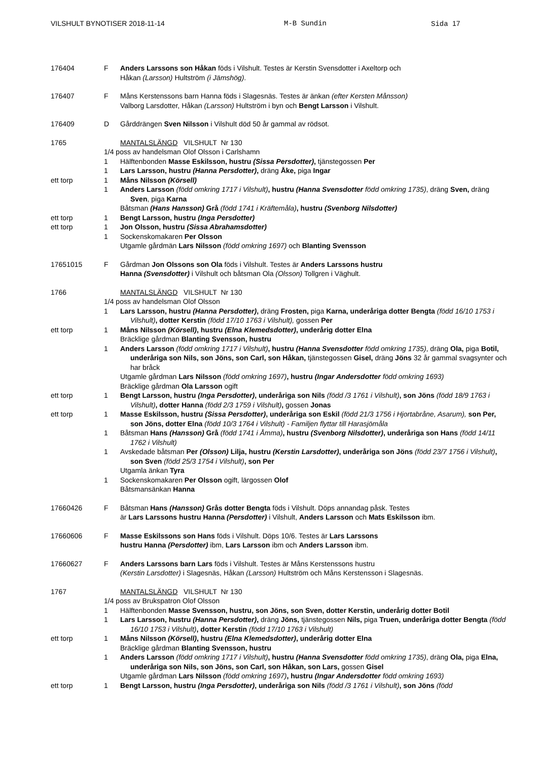VILSHULT BYNOTISER 2018-11-14 M-B Sundin Sida 17
176404 F Anders Larssons son Håkan föds i Vilshult. Testes är Kerstin Svensdotter i Axeltorp och
Håkan (Larsson) Hultström (i Jämshög).
176407 F Måns Kerstenssons barn Hanna föds i Slagesnäs. Testes är änkan (efter Kersten Månsson)
Valborg Larsdotter, Håkan (Larsson) Hultström i byn och Bengt Larsson i Vilshult.
176409 D Gårddrängen Sven Nilsson i Vilshult död 50 år gammal av rödsot.
1765 MANTALSLÄNGD VILSHULT Nr 130
1/4 poss av handelsman Olof Olsson i Carlshamn
1 Hälftenbonden Masse Eskilsson, hustru (Sissa Persdotter), tjänstegossen Per
1 Lars Larsson, hustru (Hanna Persdotter), dräng Åke, piga Ingar
ett torp 1 Måns Nilsson (Körsell)
1 Anders Larsson (född omkring 1717 i Vilshult), hustru (Hanna Svensdotter född omkring 1735), dräng Sven, dräng Sven, piga Karna
Båtsman (Hans Hansson) Grå (född 1741 i Kräftemåla), hustru (Svenborg Nilsdotter)
ett torp 1 Bengt Larsson, hustru (Inga Persdotter)
ett torp 1 Jon Olsson, hustru (Sissa Abrahamsdotter)
1 Sockenskomakaren Per Olsson
Utgamle gårdmän Lars Nilsson (född omkring 1697) och Blanting Svensson
17651015 F Gårdman Jon Olssons son Ola föds i Vilshult. Testes är Anders Larssons hustru
Hanna (Svensdotter) i Vilshult och båtsman Ola (Olsson) Tollgren i Väghult.
1766 MANTALSLÄNGD VILSHULT Nr 130
1/4 poss av handelsman Olof Olsson
1 Lars Larsson, hustru (Hanna Persdotter), dräng Frosten, piga Karna, underåriga dotter Bengta (född 16/10 1753 i Vilshult), dotter Kerstin (född 17/10 1763 i Vilshult), gossen Per
ett torp 1 Måns Nilsson (Körsell), hustru (Elna Klemedsdotter), underårig dotter Elna
Bräcklige gårdman Blanting Svensson, hustru
1 Anders Larsson (född omkring 1717 i Vilshult), hustru (Hanna Svensdotter född omkring 1735), dräng Ola, piga Botil, underåriga son Nils, son Jöns, son Carl, son Håkan, tjänstegossen Gisel, dräng Jöns 32 år gammal svagsynter och har bråck
Utgamle gårdman Lars Nilsson (född omkring 1697), hustru (Ingar Andersdotter född omkring 1693)
Bräcklige gårdman Ola Larsson ogift
ett torp 1 Bengt Larsson, hustru (Inga Persdotter), underåriga son Nils (född /3 1761 i Vilshult), son Jöns (född 18/9 1763 i Vilshult), dotter Hanna (född 2/3 1759 i Vilshult), gossen Jonas
ett torp 1 Masse Eskilsson, hustru (Sissa Persdotter), underåriga son Eskil (född 21/3 1756 i Hjortabråne, Asarum), son Per, son Jöns, dotter Elna (född 10/3 1764 i Vilshult) - Familjen flyttar till Harasjömåla
1 Båtsman Hans (Hansson) Grå (född 1741 i Åmma), hustru (Svenborg Nilsdotter), underåriga son Hans (född 14/11 1762 i Vilshult)
1 Avskedade båtsman Per (Olsson) Lilja, hustru (Kerstin Larsdotter), underåriga son Jöns (född 23/7 1756 i Vilshult), son Sven (född 25/3 1754 i Vilshult), son Per
Utgamla änkan Tyra
1 Sockenskomakaren Per Olsson ogift, lärgossen Olof
Båtsmansänkan Hanna
17660426 F Båtsman Hans (Hansson) Grås dotter Bengta föds i Vilshult. Döps annandag påsk. Testes
är Lars Larssons hustru Hanna (Persdotter) i Vilshult, Anders Larsson och Mats Eskilsson ibm.
17660606 F Masse Eskilssons son Hans föds i Vilshult. Döps 10/6. Testes är Lars Larssons
hustru Hanna (Persdotter) ibm, Lars Larsson ibm och Anders Larsson ibm.
17660627 F Anders Larssons barn Lars föds i Vilshult. Testes är Måns Kerstenssons hustru
(Kerstin Larsdotter) i Slagesnäs, Håkan (Larsson) Hultström och Måns Kerstensson i Slagesnäs.
1767 MANTALSLÄNGD VILSHULT Nr 130
1/4 poss av Brukspatron Olof Olsson
1 Hälftenbonden Masse Svensson, hustru, son Jöns, son Sven, dotter Kerstin, underårig dotter Botil
1 Lars Larsson, hustru (Hanna Persdotter), dräng Jöns, tjänstegossen Nils, piga Truen, underåriga dotter Bengta (född 16/10 1753 i Vilshult), dotter Kerstin (född 17/10 1763 i Vilshult)
ett torp 1 Måns Nilsson (Körsell), hustru (Elna Klemedsdotter), underårig dotter Elna
Bräcklige gårdman Blanting Svensson, hustru
1 Anders Larsson (född omkring 1717 i Vilshult), hustru (Hanna Svensdotter född omkring 1735), dräng Ola, piga Elna, underåriga son Nils, son Jöns, son Carl, son Håkan, son Lars, gossen Gisel
Utgamle gårdman Lars Nilsson (född omkring 1697), hustru (Ingar Andersdotter född omkring 1693)
ett torp 1 Bengt Larsson, hustru (Inga Persdotter), underåriga son Nils (född /3 1761 i Vilshult), son Jöns (född